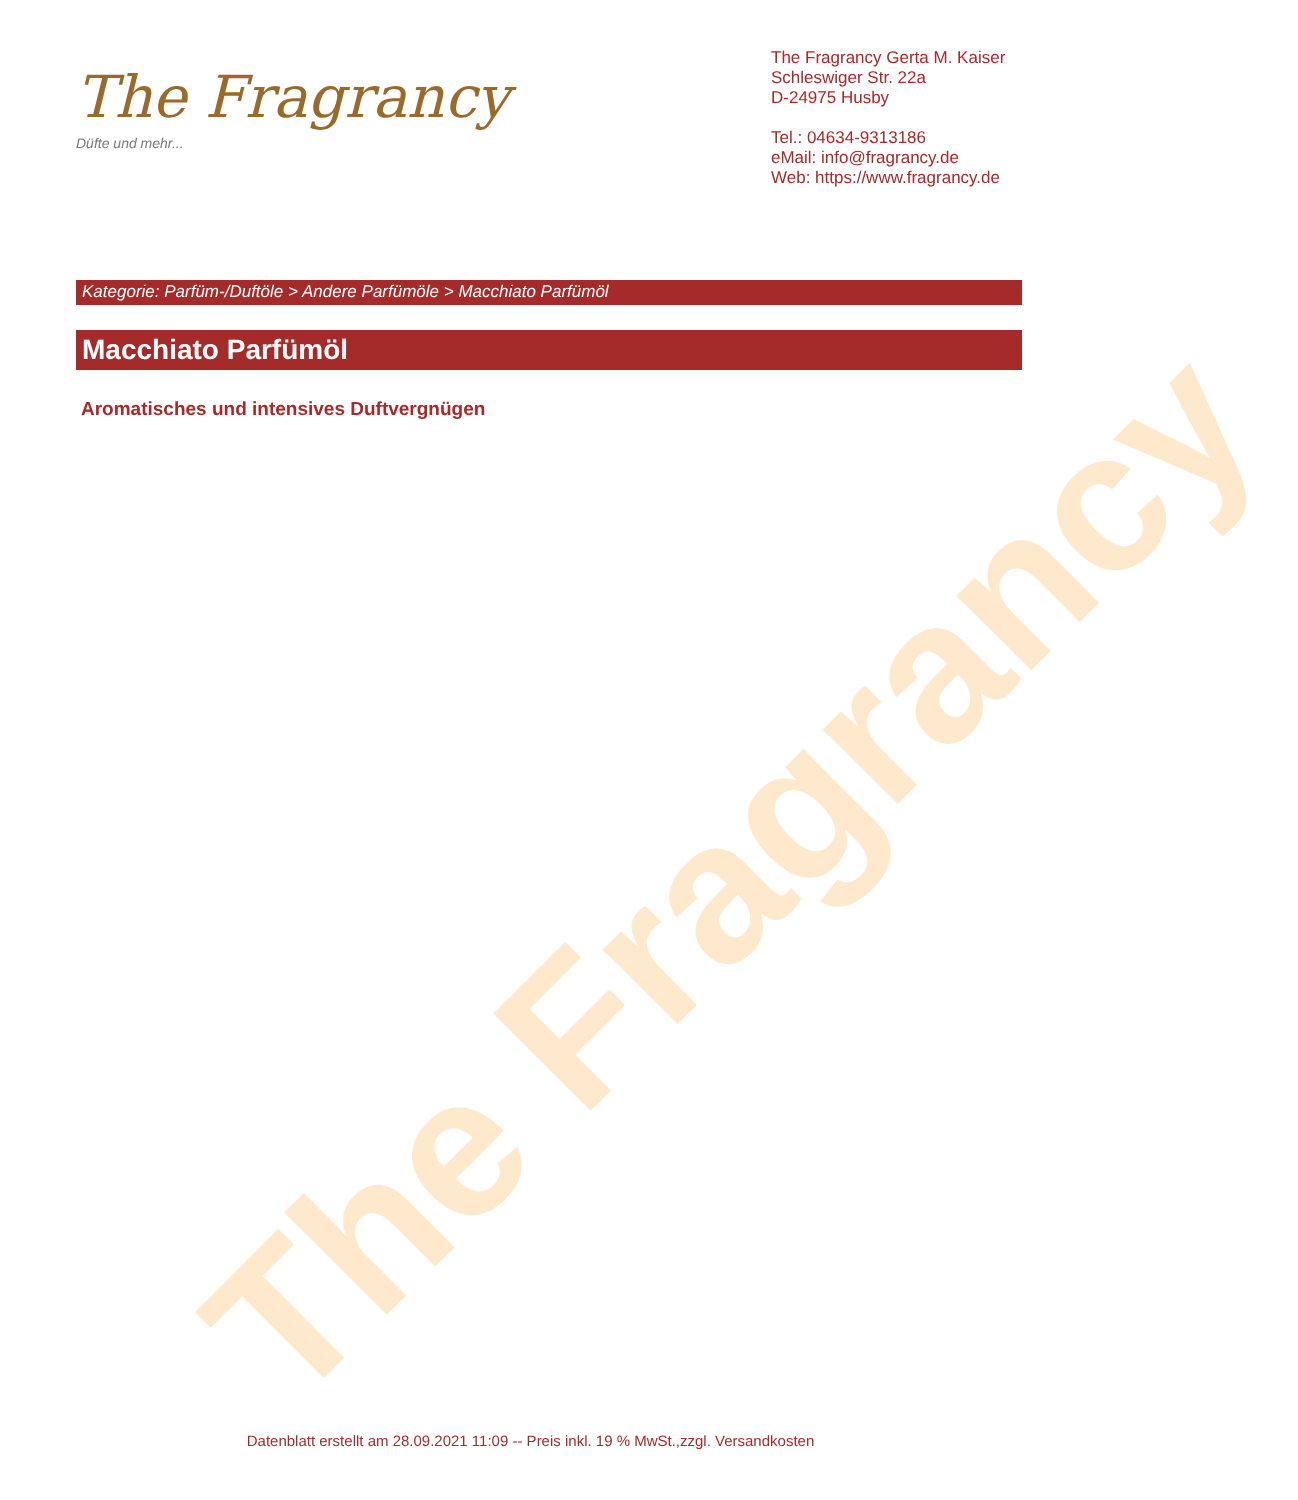The Fragrancy
The Fragrancy
Düfte und mehr...
The Fragrancy Gerta M. Kaiser
Schleswiger Str. 22a
D-24975 Husby
Tel.: 04634-9313186
eMail: info@fragrancy.de
Web: https://www.fragrancy.de
Kategorie: Parfüm-/Duftöle > Andere Parfümöle > Macchiato Parfümöl
Macchiato Parfümöl
Aromatisches und intensives Duftvergnügen
Datenblatt erstellt am 28.09.2021 11:09 -- Preis inkl. 19 % MwSt.,zzgl. Versandkosten